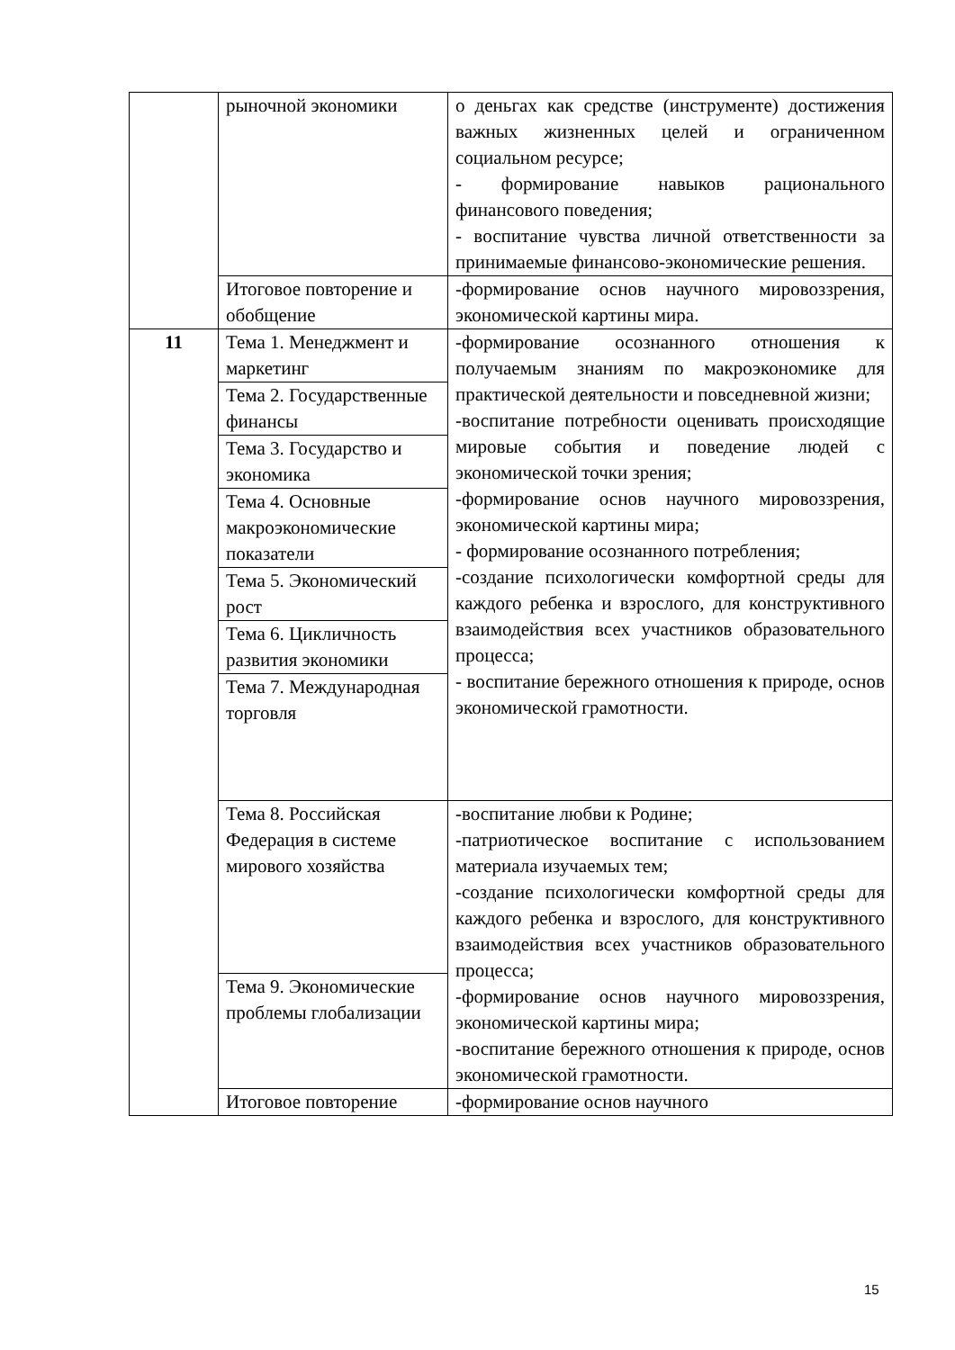| | рыночной экономики | о деньгах как средстве (инструменте) достижения важных жизненных целей и ограниченном социальном ресурсе; - формирование навыков рационального финансового поведения; - воспитание чувства личной ответственности за принимаемые финансово-экономические решения. |
| | Итоговое повторение и обобщение | -формирование основ научного мировоззрения, экономической картины мира. |
| 11 | Тема 1. Менеджмент и маркетинг | -формирование осознанного отношения к получаемым знаниям по макроэкономике для практической деятельности и повседневной жизни; -воспитание потребности оценивать происходящие мировые события и поведение людей с экономической точки зрения; -формирование основ научного мировоззрения, экономической картины мира; - формирование осознанного потребления; -создание психологически комфортной среды для каждого ребенка и взрослого, для конструктивного взаимодействия всех участников образовательного процесса; - воспитание бережного отношения к природе, основ экономической грамотности. |
| | Тема 2. Государственные финансы | |
| | Тема 3. Государство и экономика | |
| | Тема 4. Основные макроэкономические показатели | |
| | Тема 5. Экономический рост | |
| | Тема 6. Цикличность развития экономики | |
| | Тема 7. Международная торговля | |
| | Тема 8. Российская Федерация в системе мирового хозяйства | -воспитание любви к Родине; -патриотическое воспитание с использованием материала изучаемых тем; -создание психологически комфортной среды для каждого ребенка и взрослого, для конструктивного взаимодействия всех участников образовательного процесса; -формирование основ научного мировоззрения, экономической картины мира; -воспитание бережного отношения к природе, основ экономической грамотности. |
| | Тема 9. Экономические проблемы глобализации | |
| | Итоговое повторение | -формирование основ научного |
15